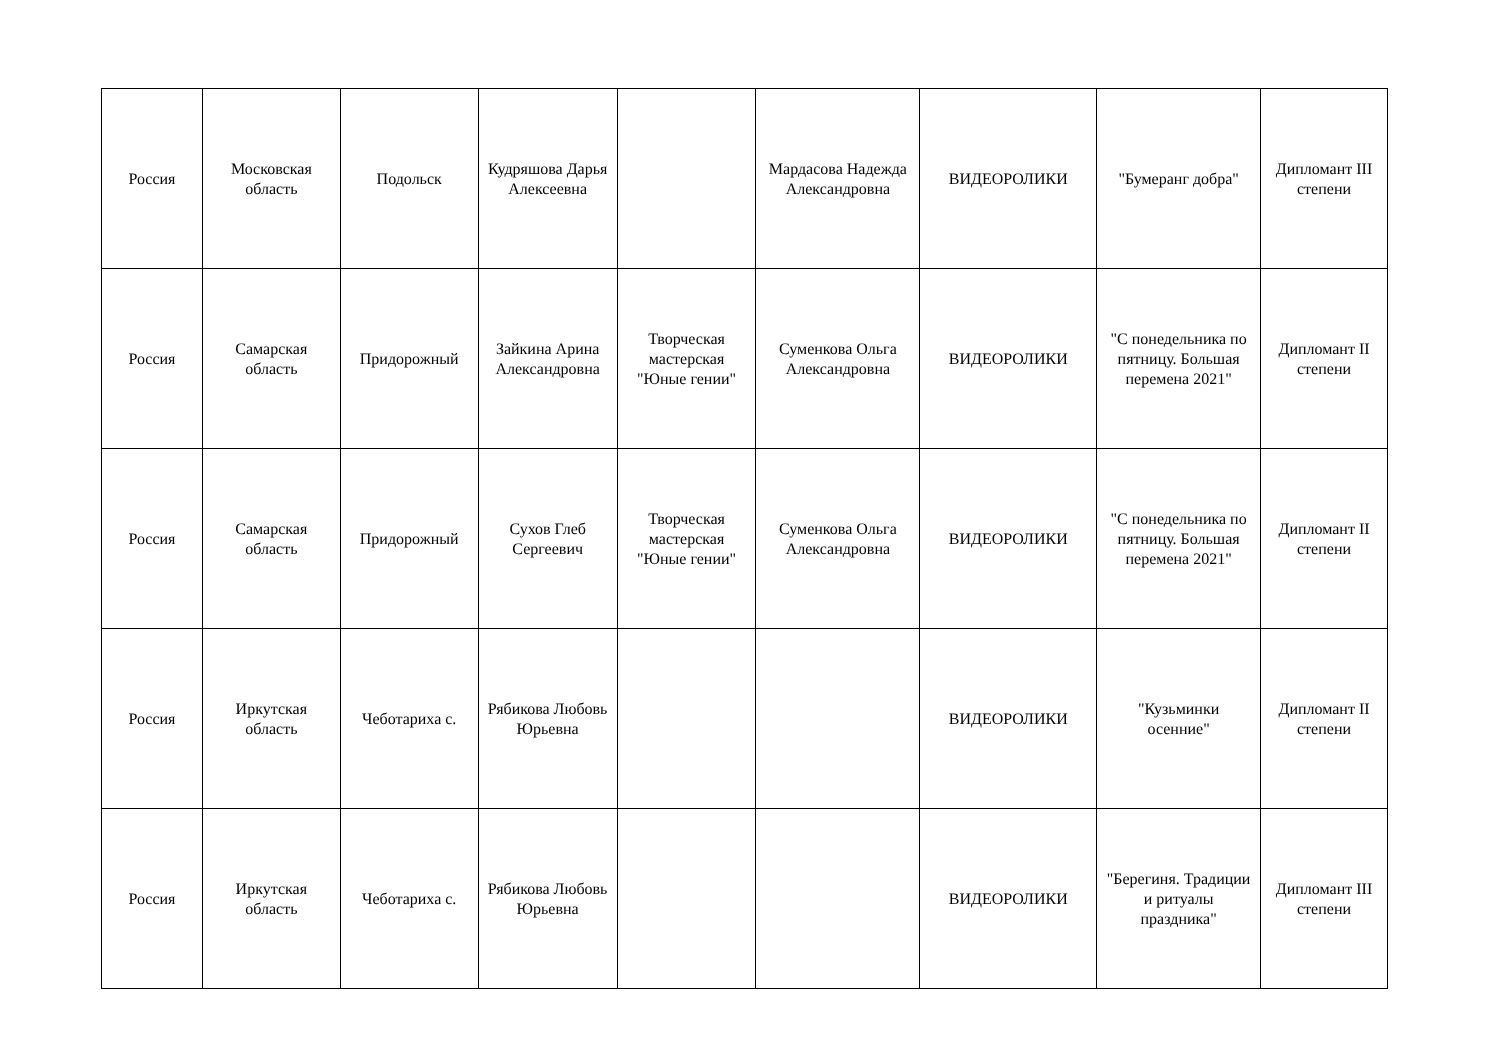| Россия | Московская область | Подольск | Кудряшова Дарья Алексеевна | | Мардасова Надежда Александровна | ВИДЕОРОЛИКИ | "Бумеранг добра" | Дипломант III степени |
| Россия | Самарская область | Придорожный | Зайкина Арина Александровна | Творческая мастерская "Юные гении" | Суменкова Ольга Александровна | ВИДЕОРОЛИКИ | "С понедельника по пятницу. Большая перемена 2021" | Дипломант II степени |
| Россия | Самарская область | Придорожный | Сухов Глеб Сергеевич | Творческая мастерская "Юные гении" | Суменкова Ольга Александровна | ВИДЕОРОЛИКИ | "С понедельника по пятницу. Большая перемена 2021" | Дипломант II степени |
| Россия | Иркутская область | Чеботариха с. | Рябикова Любовь Юрьевна | | | ВИДЕОРОЛИКИ | "Кузьминки осенние" | Дипломант II степени |
| Россия | Иркутская область | Чеботариха с. | Рябикова Любовь Юрьевна | | | ВИДЕОРОЛИКИ | "Берегиня. Традиции и ритуалы праздника" | Дипломант III степени |